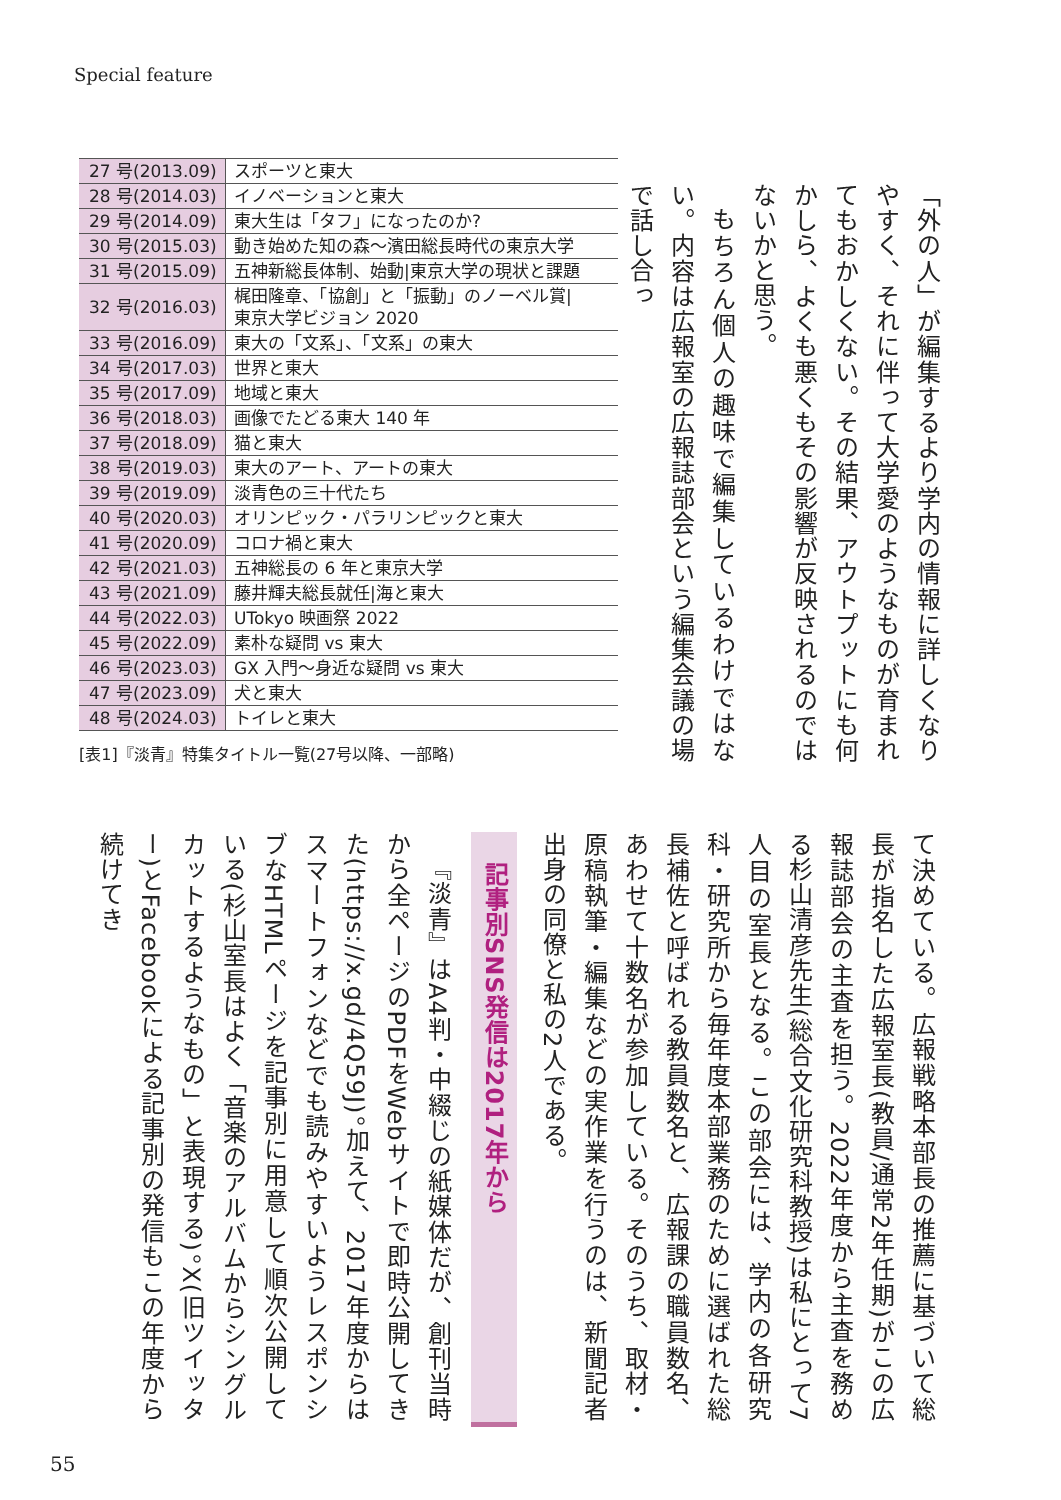Special feature
「外の人」が編集するより学内の情報に詳しくなりやすく、それに伴って大学愛のようなものが育まれてもおかしくない。その結果、アウトプットにも何かしら、よくも悪くもその影響が反映されるのではないかと思う。
もちろん個人の趣味で編集しているわけではない。内容は広報室の広報誌部会という編集会議の場で話し合っ
| 27 号(2013.09) | スポーツと東大 |
| 28 号(2014.03) | イノベーションと東大 |
| 29 号(2014.09) | 東大生は「タフ」になったのか? |
| 30 号(2015.03) | 動き始めた知の森〜濱田総長時代の東京大学 |
| 31 号(2015.09) | 五神新総長体制、始動/東京大学の現状と課題 |
| 32 号(2016.03) | 梶田隆章、「協創」と「振動」のノーベル賞/ 東京大学ビジョン 2020 |
| 33 号(2016.09) | 東大の「文系」、「文系」の東大 |
| 34 号(2017.03) | 世界と東大 |
| 35 号(2017.09) | 地域と東大 |
| 36 号(2018.03) | 画像でたどる東大 140 年 |
| 37 号(2018.09) | 猫と東大 |
| 38 号(2019.03) | 東大のアート、アートの東大 |
| 39 号(2019.09) | 淡青色の三十代たち |
| 40 号(2020.03) | オリンピック・パラリンピックと東大 |
| 41 号(2020.09) | コロナ禍と東大 |
| 42 号(2021.03) | 五神総長の 6 年と東京大学 |
| 43 号(2021.09) | 藤井輝夫総長就任/海と東大 |
| 44 号(2022.03) | UTokyo 映画祭 2022 |
| 45 号(2022.09) | 素朴な疑問 vs 東大 |
| 46 号(2023.03) | GX 入門〜身近な疑問 vs 東大 |
| 47 号(2023.09) | 犬と東大 |
| 48 号(2024.03) | トイレと東大 |
[表1]『淡青』特集タイトル一覧(27号以降、一部略)
て決めている。広報戦略本部長の推薦に基づいて総長が指名した広報室長(教員/通常2年任期)がこの広報誌部会の主査を担う。2022年度から主査を務める杉山清彦先生(総合文化研究科教授)は私にとって7人目の室長となる。この部会には、学内の各研究科・研究所から毎年度本部業務のために選ばれた総長補佐と呼ばれる教員数名と、広報課の職員数名、あわせて十数名が参加している。そのうち、取材・原稿執筆・編集などの実作業を行うのは、新聞記者出身の同僚と私の2人である。
記事別SNS発信は2017年から
『淡青』はA4判・中綴じの紙媒体だが、創刊当時から全ページのPDFをWebサイトで即時公開してきた(https://x.gd/4Q59J)。加えて、2017年度からはスマートフォンなどでも読みやすいようレスポンシブなHTMLページを記事別に用意して順次公開している(杉山室長はよく「音楽のアルバムからシングルカットするようなもの」と表現する)。X(旧ツイッター)とFacebookによる記事別の発信もこの年度から続けてき
55